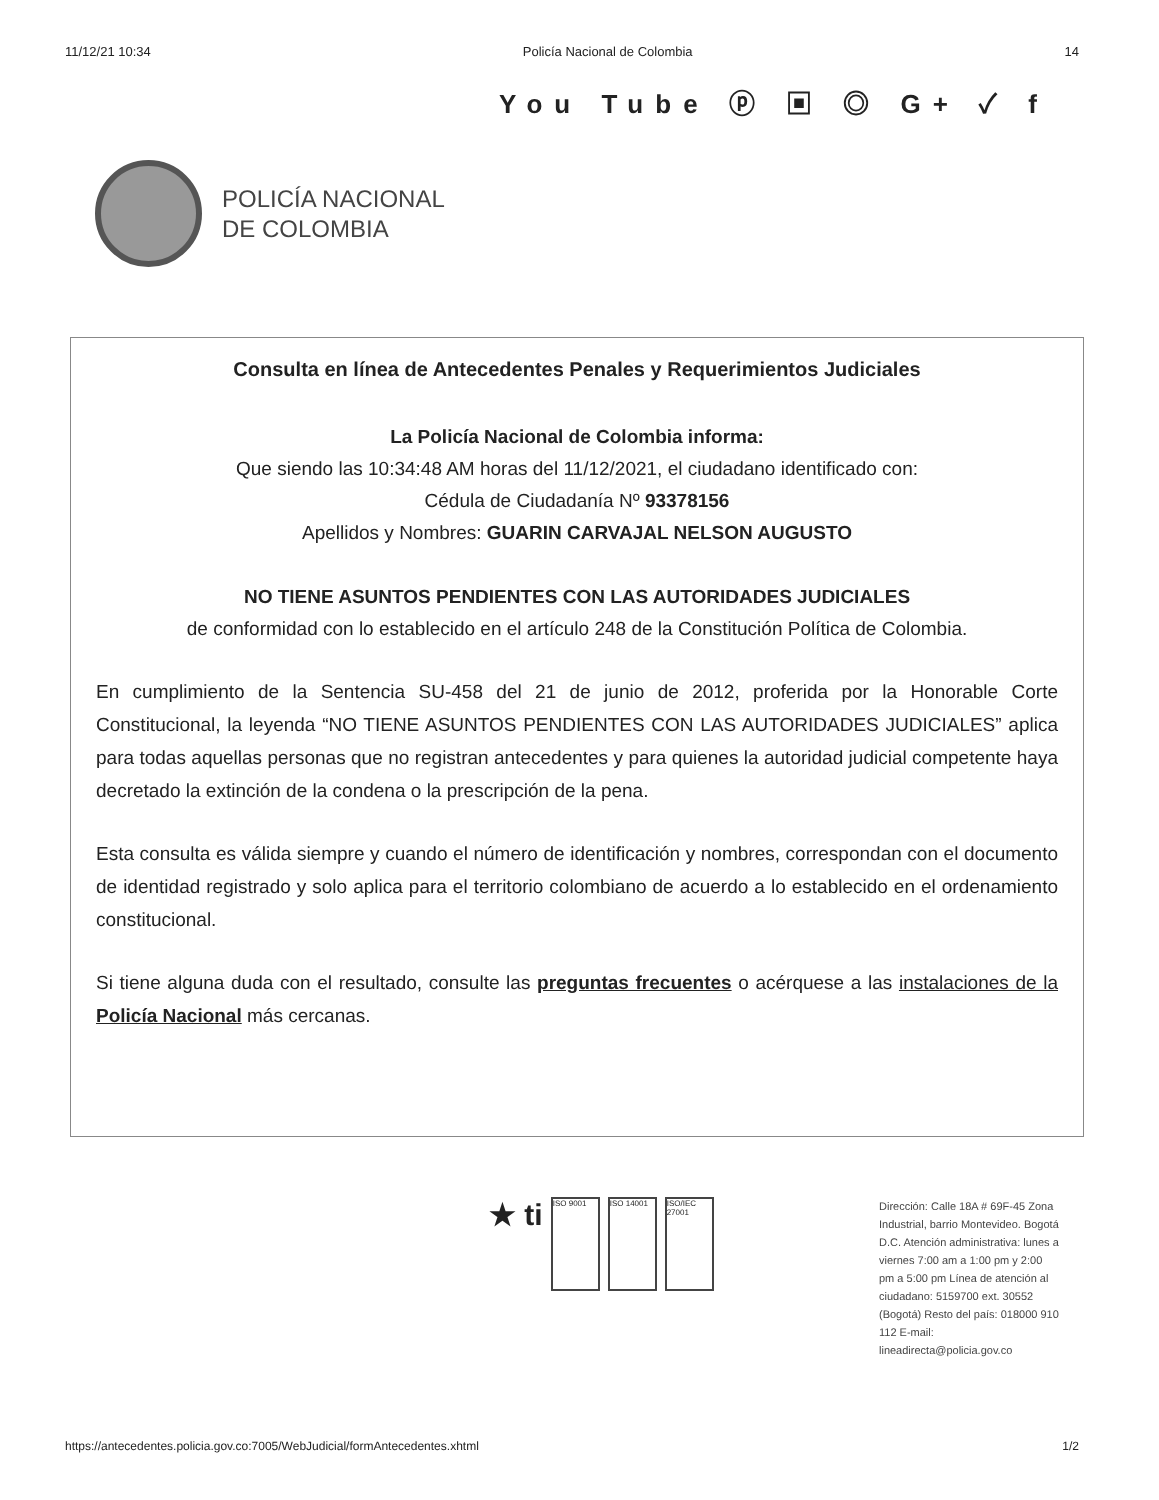11/12/21 10:34 Policía Nacional de Colombia 14
You Tube ⓟ ▣ ◎ G+ ✓ f
POLICÍA NACIONAL
DE COLOMBIA
Consulta en línea de Antecedentes Penales y Requerimientos Judiciales
La Policía Nacional de Colombia informa:
Que siendo las 10:34:48 AM horas del 11/12/2021, el ciudadano identificado con:
Cédula de Ciudadanía Nº 93378156
Apellidos y Nombres: GUARIN CARVAJAL NELSON AUGUSTO
NO TIENE ASUNTOS PENDIENTES CON LAS AUTORIDADES JUDICIALES
de conformidad con lo establecido en el artículo 248 de la Constitución Política de Colombia.
En cumplimiento de la Sentencia SU-458 del 21 de junio de 2012, proferida por la Honorable Corte Constitucional, la leyenda “NO TIENE ASUNTOS PENDIENTES CON LAS AUTORIDADES JUDICIALES” aplica para todas aquellas personas que no registran antecedentes y para quienes la autoridad judicial competente haya decretado la extinción de la condena o la prescripción de la pena.
Esta consulta es válida siempre y cuando el número de identificación y nombres, correspondan con el documento de identidad registrado y solo aplica para el territorio colombiano de acuerdo a lo establecido en el ordenamiento constitucional.
Si tiene alguna duda con el resultado, consulte las preguntas frecuentes o acérquese a las instalaciones de la Policía Nacional más cercanas.
★ ti ISO 9001 ISO 14001 ISO/IEC 27001
Dirección: Calle 18A # 69F-45 Zona Industrial, barrio Montevideo. Bogotá D.C. Atención administrativa: lunes a viernes 7:00 am a 1:00 pm y 2:00 pm a 5:00 pm Línea de atención al ciudadano: 5159700 ext. 30552 (Bogotá) Resto del país: 018000 910 112 E-mail: lineadirecta@policia.gov.co
https://antecedentes.policia.gov.co:7005/WebJudicial/formAntecedentes.xhtml 1/2